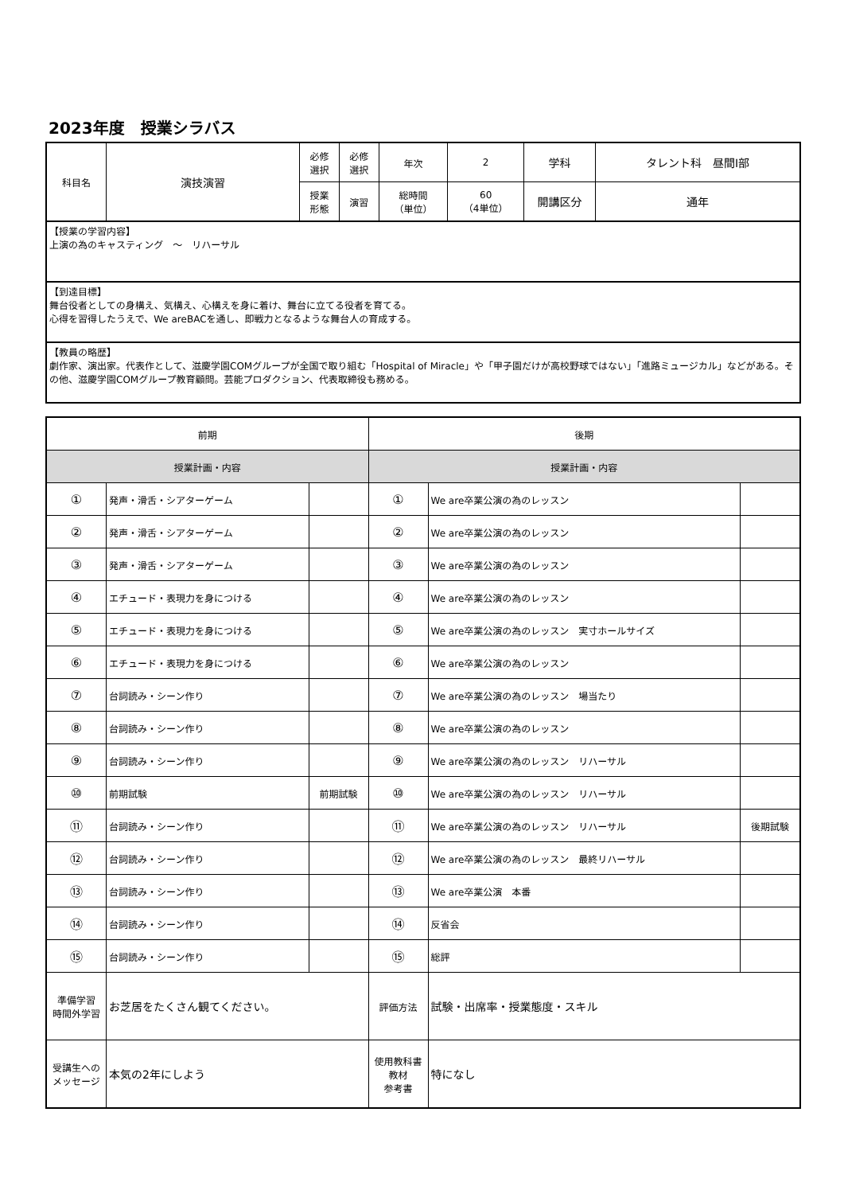2023年度　授業シラバス
| 科目名 | 演技演習 | 必修 選択 | 必修 選択 | 年次 | 2 | 学科 | タレント科 昼間Ⅰ部 |
| | | 授業 形態 | 演習 | 総時間 （単位） | 60 （4単位） | 開講区分 | 通年 |
| 【授業の学習内容】 上演の為のキャスティング ～ リハーサル | | | | | | | |
| 【到達目標】 舞台役者としての身構え、気構え、心構えを身に着け、舞台に立てる役者を育てる。 心得を習得したうえで、We areBACを通し、即戦力となるような舞台人の育成する。 | | | | | | | |
| 【教員の略歴】 劇作家、演出家。代表作として、滋慶学園COMグループが全国で取り組む「Hospital of Miracle」や「甲子園だけが高校野球ではない」「進路ミュージカル」などがある。その他、滋慶学園COMグループ教育顧問。芸能プロダクション、代表取締役も務める。 | | | | | | | |
| 前期 | | | 後期 | | |
| 授業計画・内容 | | | 授業計画・内容 | | |
| ① | 発声・滑舌・シアターゲーム | | ① | We are卒業公演の為のレッスン | |
| ② | 発声・滑舌・シアターゲーム | | ② | We are卒業公演の為のレッスン | |
| ③ | 発声・滑舌・シアターゲーム | | ③ | We are卒業公演の為のレッスン | |
| ④ | エチュード・表現力を身につける | | ④ | We are卒業公演の為のレッスン | |
| ⑤ | エチュード・表現力を身につける | | ⑤ | We are卒業公演の為のレッスン 実寸ホールサイズ | |
| ⑥ | エチュード・表現力を身につける | | ⑥ | We are卒業公演の為のレッスン | |
| ⑦ | 台詞読み・シーン作り | | ⑦ | We are卒業公演の為のレッスン 場当たり | |
| ⑧ | 台詞読み・シーン作り | | ⑧ | We are卒業公演の為のレッスン | |
| ⑨ | 台詞読み・シーン作り | | ⑨ | We are卒業公演の為のレッスン リハーサル | |
| ⑩ | 前期試験 | 前期試験 | ⑩ | We are卒業公演の為のレッスン リハーサル | |
| ⑪ | 台詞読み・シーン作り | | ⑪ | We are卒業公演の為のレッスン リハーサル | 後期試験 |
| ⑫ | 台詞読み・シーン作り | | ⑫ | We are卒業公演の為のレッスン 最終リハーサル | |
| ⑬ | 台詞読み・シーン作り | | ⑬ | We are卒業公演 本番 | |
| ⑭ | 台詞読み・シーン作り | | ⑭ | 反省会 | |
| ⑮ | 台詞読み・シーン作り | | ⑮ | 総評 | |
| 準備学習 時間外学習 | お芝居をたくさん観てください。 | | 評価方法 | 試験・出席率・授業態度・スキル | |
| 受講生への メッセージ | 本気の2年にしよう | | 使用教科書 教材 参考書 | 特になし | |